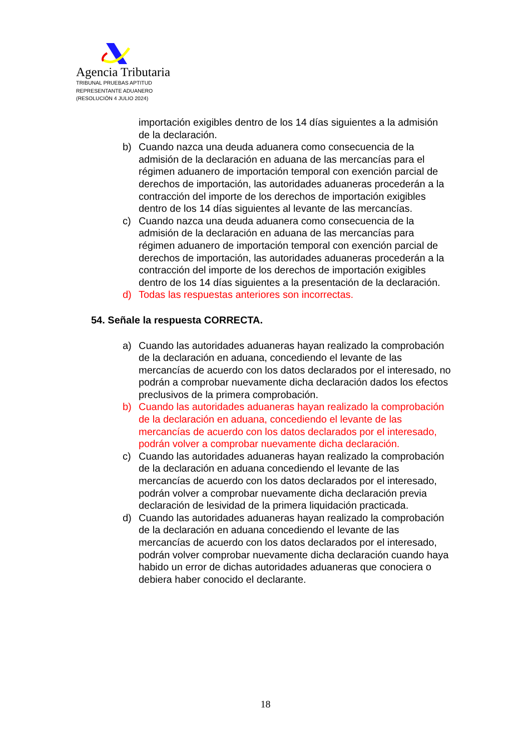Agencia Tributaria
TRIBUNAL PRUEBAS APTITUD
REPRESENTANTE ADUANERO
(RESOLUCIÓN 4 JULIO 2024)
importación exigibles dentro de los 14 días siguientes a la admisión de la declaración.
b) Cuando nazca una deuda aduanera como consecuencia de la admisión de la declaración en aduana de las mercancías para el régimen aduanero de importación temporal con exención parcial de derechos de importación, las autoridades aduaneras procederán a la contracción del importe de los derechos de importación exigibles dentro de los 14 días siguientes al levante de las mercancías.
c) Cuando nazca una deuda aduanera como consecuencia de la admisión de la declaración en aduana de las mercancías para régimen aduanero de importación temporal con exención parcial de derechos de importación, las autoridades aduaneras procederán a la contracción del importe de los derechos de importación exigibles dentro de los 14 días siguientes a la presentación de la declaración.
d) Todas las respuestas anteriores son incorrectas.
54. Señale la respuesta CORRECTA.
a) Cuando las autoridades aduaneras hayan realizado la comprobación de la declaración en aduana, concediendo el levante de las mercancías de acuerdo con los datos declarados por el interesado, no podrán a comprobar nuevamente dicha declaración dados los efectos preclusivos de la primera comprobación.
b) Cuando las autoridades aduaneras hayan realizado la comprobación de la declaración en aduana, concediendo el levante de las mercancías de acuerdo con los datos declarados por el interesado, podrán volver a comprobar nuevamente dicha declaración.
c) Cuando las autoridades aduaneras hayan realizado la comprobación de la declaración en aduana concediendo el levante de las mercancías de acuerdo con los datos declarados por el interesado, podrán volver a comprobar nuevamente dicha declaración previa declaración de lesividad de la primera liquidación practicada.
d) Cuando las autoridades aduaneras hayan realizado la comprobación de la declaración en aduana concediendo el levante de las mercancías de acuerdo con los datos declarados por el interesado, podrán volver comprobar nuevamente dicha declaración cuando haya habido un error de dichas autoridades aduaneras que conociera o debiera haber conocido el declarante.
18